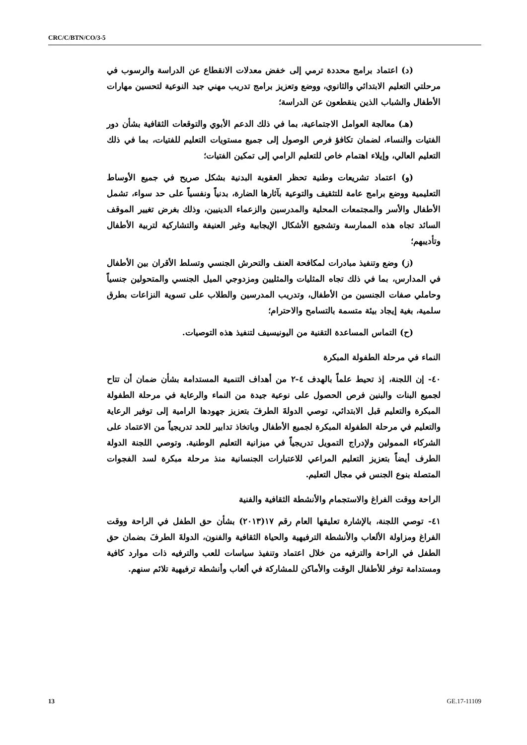CRC/C/BTN/CO/3-5
(د) اعتماد برامج محددة ترمي إلى خفض معدلات الانقطاع عن الدراسة والرسوب في مرحلتي التعليم الابتدائي والثانوي، ووضع وتعزيز برامج تدريب مهني جيد النوعية لتحسين مهارات الأطفال والشباب الذين ينقطعون عن الدراسة؛
(هـ) معالجة العوامل الاجتماعية، بما في ذلك الدعم الأبوي والتوقعات الثقافية بشأن دور الفتيات والنساء، لضمان تكافؤ فرص الوصول إلى جميع مستويات التعليم للفتيات، بما في ذلك التعليم العالي، وإيلاء اهتمام خاص للتعليم الرامي إلى تمكين الفتيات؛
(و) اعتماد تشريعات وطنية تحظر العقوبة البدنية بشكل صريح في جميع الأوساط التعليمية ووضع برامج عامة للتثقيف والتوعية بآثارها الضارة، بدنياً ونفسياً على حد سواء، تشمل الأطفال والأسر والمجتمعات المحلية والمدرسين والزعماء الدينيين، وذلك بغرض تغيير الموقف السائد تجاه هذه الممارسة وتشجيع الأشكال الإيجابية وغير العنيفة والتشاركية لتربية الأطفال وتأديبهم؛
(ز) وضع وتنفيذ مبادرات لمكافحة العنف والتحرش الجنسي وتسلط الأقران بين الأطفال في المدارس، بما في ذلك تجاه المثليات والمثليين ومزدوجي الميل الجنسي والمتحولين جنسياً وحاملي صفات الجنسين من الأطفال، وتدريب المدرسين والطلاب على تسوية النزاعات بطرق سلمية، بغية إيجاد بيئة متسمة بالتسامح والاحترام؛
(ح) التماس المساعدة التقنية من اليونيسيف لتنفيذ هذه التوصيات.
النماء في مرحلة الطفولة المبكرة
٤٠- إن اللجنة، إذ تحيط علماً بالهدف ٤-٢ من أهداف التنمية المستدامة بشأن ضمان أن تتاح لجميع البنات والبنين فرص الحصول على نوعية جيدة من النماء والرعاية في مرحلة الطفولة المبكرة والتعليم قبل الابتدائي، توصي الدولةَ الطرفَ بتعزيز جهودها الرامية إلى توفير الرعاية والتعليم في مرحلة الطفولة المبكرة لجميع الأطفال وباتخاذ تدابير للحد تدريجياً من الاعتماد على الشركاء الممولين ولإدراج التمويل تدريجياً في ميزانية التعليم الوطنية. وتوصي اللجنة الدولة الطرف أيضاً بتعزيز التعليم المراعي للاعتبارات الجنسانية منذ مرحلة مبكرة لسد الفجوات المتصلة بنوع الجنس في مجال التعليم.
الراحة ووقت الفراغ والاستجمام والأنشطة الثقافية والفنية
٤١- توصي اللجنة، بالإشارة تعليقها العام رقم ١٧(٢٠١٣) بشأن حق الطفل في الراحة ووقت الفراغ ومزاولة الألعاب والأنشطة الترفيهية والحياة الثقافية والفنون، الدولةَ الطرفَ بضمان حق الطفل في الراحة والترفيه من خلال اعتماد وتنفيذ سياسات للعب والترفيه ذات موارد كافية ومستدامة توفر للأطفال الوقت والأماكن للمشاركة في ألعاب وأنشطة ترفيهية تلائم سنهم.
13 GE.17-11109